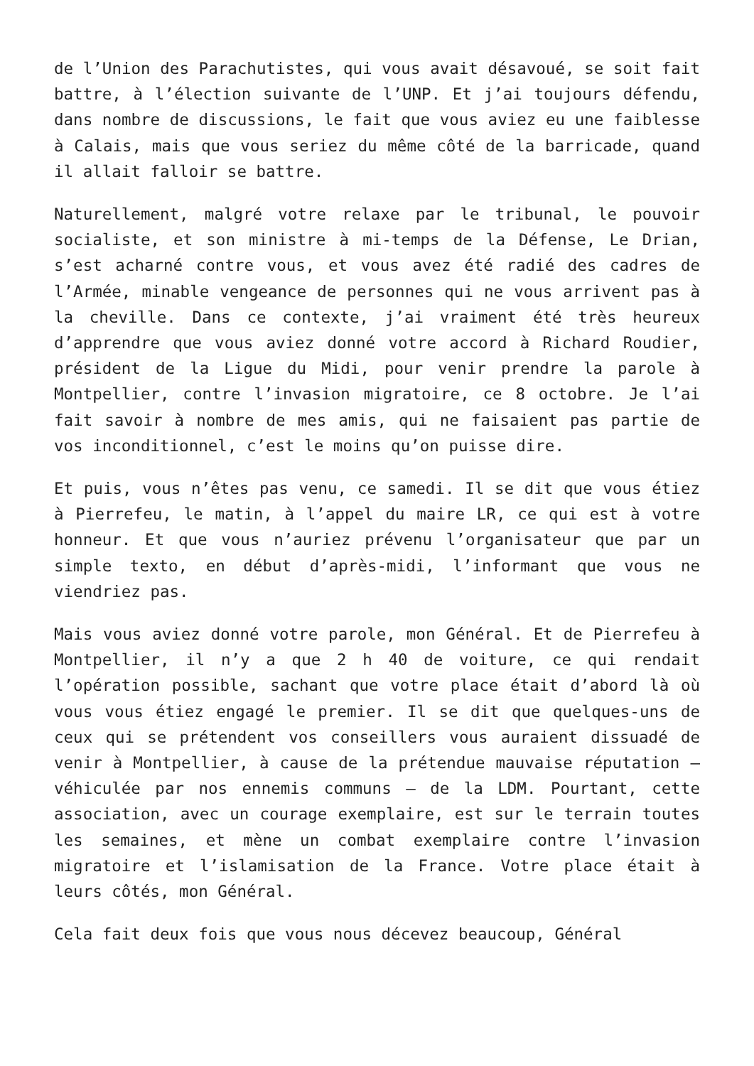de l’Union des Parachutistes, qui vous avait désavoué, se soit fait battre, à l’élection suivante de l’UNP. Et j’ai toujours défendu, dans nombre de discussions, le fait que vous aviez eu une faiblesse à Calais, mais que vous seriez du même côté de la barricade, quand il allait falloir se battre.
Naturellement, malgré votre relaxe par le tribunal, le pouvoir socialiste, et son ministre à mi-temps de la Défense, Le Drian, s’est acharné contre vous, et vous avez été radié des cadres de l’Armée, minable vengeance de personnes qui ne vous arrivent pas à la cheville. Dans ce contexte, j’ai vraiment été très heureux d’apprendre que vous aviez donné votre accord à Richard Roudier, président de la Ligue du Midi, pour venir prendre la parole à Montpellier, contre l’invasion migratoire, ce 8 octobre. Je l’ai fait savoir à nombre de mes amis, qui ne faisaient pas partie de vos inconditionnel, c’est le moins qu’on puisse dire.
Et puis, vous n’êtes pas venu, ce samedi. Il se dit que vous étiez à Pierrefeu, le matin, à l’appel du maire LR, ce qui est à votre honneur. Et que vous n’auriez prévenu l’organisateur que par un simple texto, en début d’après-midi, l’informant que vous ne viendriez pas.
Mais vous aviez donné votre parole, mon Général. Et de Pierrefeu à Montpellier, il n’y a que 2 h 40 de voiture, ce qui rendait l’opération possible, sachant que votre place était d’abord là où vous vous étiez engagé le premier. Il se dit que quelques-uns de ceux qui se prétendent vos conseillers vous auraient dissuadé de venir à Montpellier, à cause de la prétendue mauvaise réputation – véhiculée par nos ennemis communs – de la LDM. Pourtant, cette association, avec un courage exemplaire, est sur le terrain toutes les semaines, et mène un combat exemplaire contre l’invasion migratoire et l’islamisation de la France. Votre place était à leurs côtés, mon Général.
Cela fait deux fois que vous nous décevez beaucoup, Général